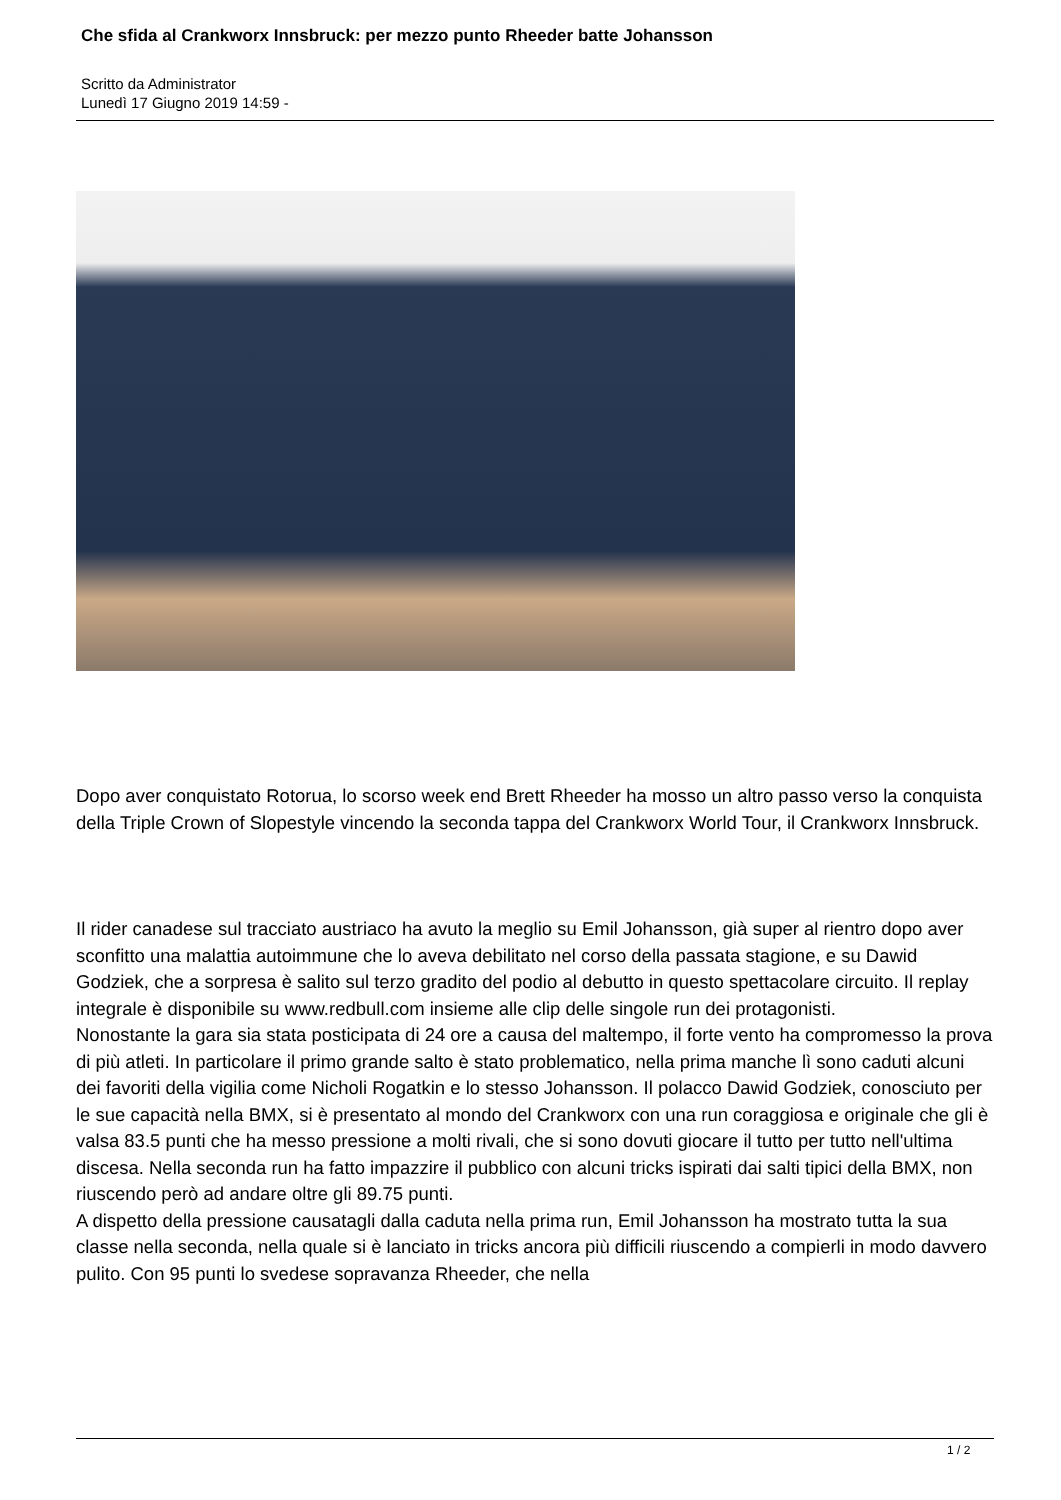Che sfida al Crankworx Innsbruck: per mezzo punto Rheeder batte Johansson
Scritto da Administrator
Lunedì 17 Giugno 2019 14:59 -
Dopo aver conquistato Rotorua, lo scorso week end Brett Rheeder ha mosso un altro passo verso la conquista della Triple Crown of Slopestyle vincendo la seconda tappa del Crankworx World Tour, il Crankworx Innsbruck.
Il rider canadese sul tracciato austriaco ha avuto la meglio su Emil Johansson, già super al rientro dopo aver sconfitto una malattia autoimmune che lo aveva debilitato nel corso della passata stagione, e su Dawid Godziek, che a sorpresa è salito sul terzo gradito del podio al debutto in questo spettacolare circuito. Il replay integrale è disponibile su www.redbull.com insieme alle clip delle singole run dei protagonisti.
Nonostante la gara sia stata posticipata di 24 ore a causa del maltempo, il forte vento ha compromesso la prova di più atleti. In particolare il primo grande salto è stato problematico, nella prima manche lì sono caduti alcuni dei favoriti della vigilia come Nicholi Rogatkin e lo stesso Johansson. Il polacco Dawid Godziek, conosciuto per le sue capacità nella BMX, si è presentato al mondo del Crankworx con una run coraggiosa e originale che gli è valsa 83.5 punti che ha messo pressione a molti rivali, che si sono dovuti giocare il tutto per tutto nell'ultima discesa. Nella seconda run ha fatto impazzire il pubblico con alcuni tricks ispirati dai salti tipici della BMX, non riuscendo però ad andare oltre gli 89.75 punti.
A dispetto della pressione causatagli dalla caduta nella prima run, Emil Johansson ha mostrato tutta la sua classe nella seconda, nella quale si è lanciato in tricks ancora più difficili riuscendo a compierli in modo davvero pulito. Con 95 punti lo svedese sopravanza Rheeder, che nella
1 / 2